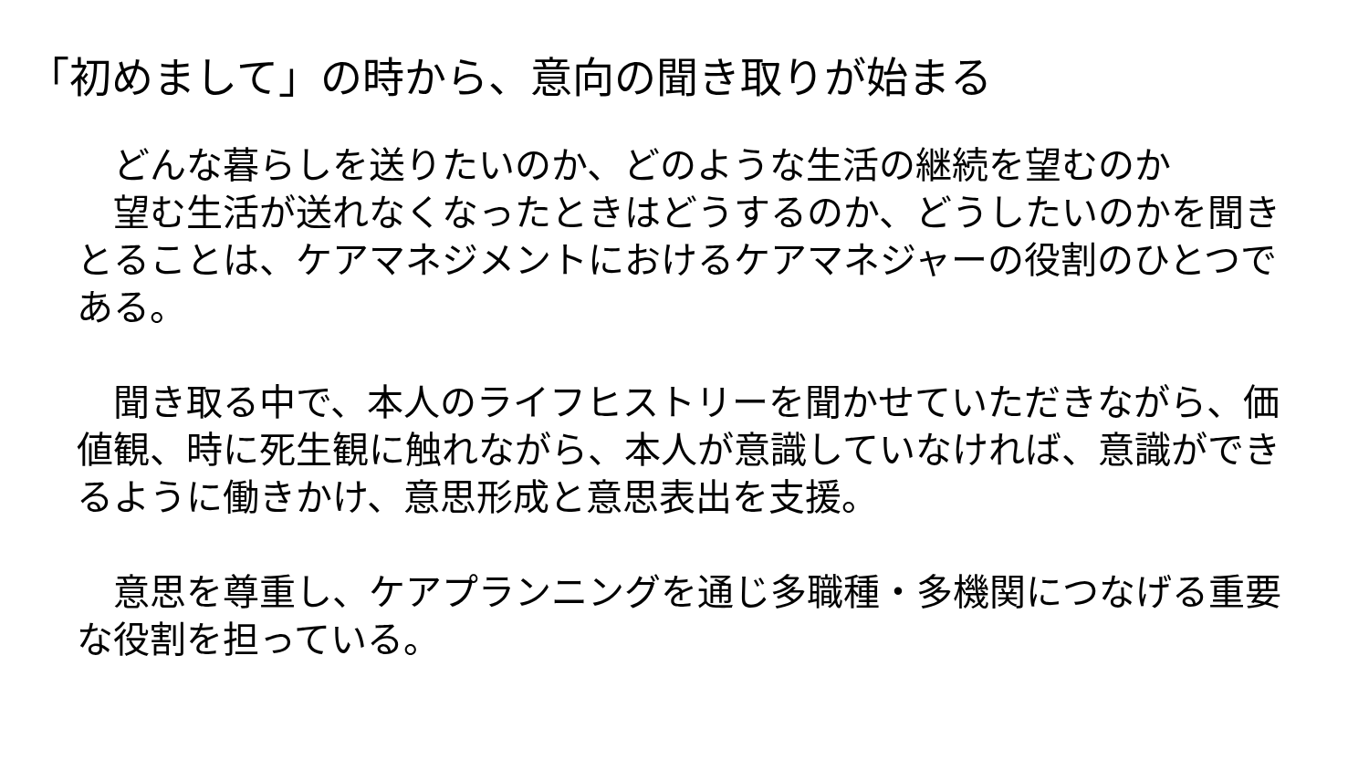「初めまして」の時から、意向の聞き取りが始まる
　どんな暮らしを送りたいのか、どのような生活の継続を望むのか
　望む生活が送れなくなったときはどうするのか、どうしたいのかを聞きとることは、ケアマネジメントにおけるケアマネジャーの役割のひとつである。
　聞き取る中で、本人のライフヒストリーを聞かせていただきながら、価値観、時に死生観に触れながら、本人が意識していなければ、意識ができるように働きかけ、意思形成と意思表出を支援。
　意思を尊重し、ケアプランニングを通じ多職種・多機関につなげる重要な役割を担っている。